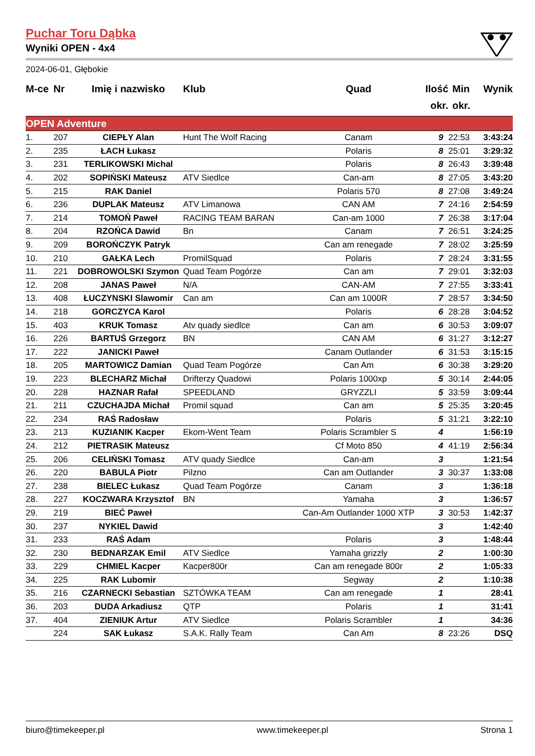Puchar Toru Dąbka
Wyniki OPEN - 4x4
2024-06-01, Głębokie
| M-ce | Nr | Imię i nazwisko | Klub | Quad | Ilość okr. | Min okr. | Wynik |
| --- | --- | --- | --- | --- | --- | --- | --- |
| OPEN Adventure | | | | | | | |
| 1. | 207 | CIEPŁY Alan | Hunt The Wolf Racing | Canam | 9 | 22:53 | 3:43:24 |
| 2. | 235 | ŁACH Łukasz | | Polaris | 8 | 25:01 | 3:29:32 |
| 3. | 231 | TERLIKOWSKI Michal | | Polaris | 8 | 26:43 | 3:39:48 |
| 4. | 202 | SOPIŃSKI Mateusz | ATV Siedlce | Can-am | 8 | 27:05 | 3:43:20 |
| 5. | 215 | RAK Daniel | | Polaris 570 | 8 | 27:08 | 3:49:24 |
| 6. | 236 | DUPLAK Mateusz | ATV Limanowa | CAN AM | 7 | 24:16 | 2:54:59 |
| 7. | 214 | TOMOŃ Paweł | RACING TEAM BARAN | Can-am 1000 | 7 | 26:38 | 3:17:04 |
| 8. | 204 | RZOŃCA Dawid | Bn | Canam | 7 | 26:51 | 3:24:25 |
| 9. | 209 | BOROŃCZYK Patryk | | Can am renegade | 7 | 28:02 | 3:25:59 |
| 10. | 210 | GAŁKA Lech | PromilSquad | Polaris | 7 | 28:24 | 3:31:55 |
| 11. | 221 | DOBROWOLSKI Szymon | Quad Team Pogórze | Can am | 7 | 29:01 | 3:32:03 |
| 12. | 208 | JANAS Paweł | N/A | CAN-AM | 7 | 27:55 | 3:33:41 |
| 13. | 408 | ŁUCZYNSKI Slawomir | Can am | Can am 1000R | 7 | 28:57 | 3:34:50 |
| 14. | 218 | GORCZYCA Karol | | Polaris | 6 | 28:28 | 3:04:52 |
| 15. | 403 | KRUK Tomasz | Atv quady siedlce | Can am | 6 | 30:53 | 3:09:07 |
| 16. | 226 | BARTUŚ Grzegorz | BN | CAN AM | 6 | 31:27 | 3:12:27 |
| 17. | 222 | JANICKI Paweł | | Canam Outlander | 6 | 31:53 | 3:15:15 |
| 18. | 205 | MARTOWICZ Damian | Quad Team Pogórze | Can Am | 6 | 30:38 | 3:29:20 |
| 19. | 223 | BLECHARZ Michał | Drifterzy Quadowi | Polaris 1000xp | 5 | 30:14 | 2:44:05 |
| 20. | 228 | HAZNAR Rafał | SPEEDLAND | GRYZZLI | 5 | 33:59 | 3:09:44 |
| 21. | 211 | CZUCHAJDA Michał | Promil squad | Can am | 5 | 25:35 | 3:20:45 |
| 22. | 234 | RAŚ Radosław | | Polaris | 5 | 31:21 | 3:22:10 |
| 23. | 213 | KUZIANIK Kacper | Ekom-Went Team | Polaris Scrambler S | 4 | | 1:56:19 |
| 24. | 212 | PIETRASIK Mateusz | | Cf Moto 850 | 4 | 41:19 | 2:56:34 |
| 25. | 206 | CELIŃSKI Tomasz | ATV quady Siedlce | Can-am | 3 | | 1:21:54 |
| 26. | 220 | BABULA Piotr | Pilzno | Can am Outlander | 3 | 30:37 | 1:33:08 |
| 27. | 238 | BIELEC Łukasz | Quad Team Pogórze | Canam | 3 | | 1:36:18 |
| 28. | 227 | KOCZWARA Krzysztof | BN | Yamaha | 3 | | 1:36:57 |
| 29. | 219 | BIEĆ Paweł | | Can-Am Outlander 1000 XTP | 3 | 30:53 | 1:42:37 |
| 30. | 237 | NYKIEL Dawid | | | 3 | | 1:42:40 |
| 31. | 233 | RAŚ Adam | | Polaris | 3 | | 1:48:44 |
| 32. | 230 | BEDNARZAK Emil | ATV Siedlce | Yamaha grizzly | 2 | | 1:00:30 |
| 33. | 229 | CHMIEL Kacper | Kacper800r | Can am renegade 800r | 2 | | 1:05:33 |
| 34. | 225 | RAK Lubomir | | Segway | 2 | | 1:10:38 |
| 35. | 216 | CZARNECKI Sebastian | SZTÓWKA TEAM | Can am renegade | 1 | | 28:41 |
| 36. | 203 | DUDA Arkadiusz | QTP | Polaris | 1 | | 31:41 |
| 37. | 404 | ZIENIUK Artur | ATV Siedlce | Polaris Scrambler | 1 | | 34:36 |
| | 224 | SAK Łukasz | S.A.K. Rally Team | Can Am | 8 | 23:26 | DSQ |
biuro@timekeeper.pl www.timekeeper.pl Strona 1